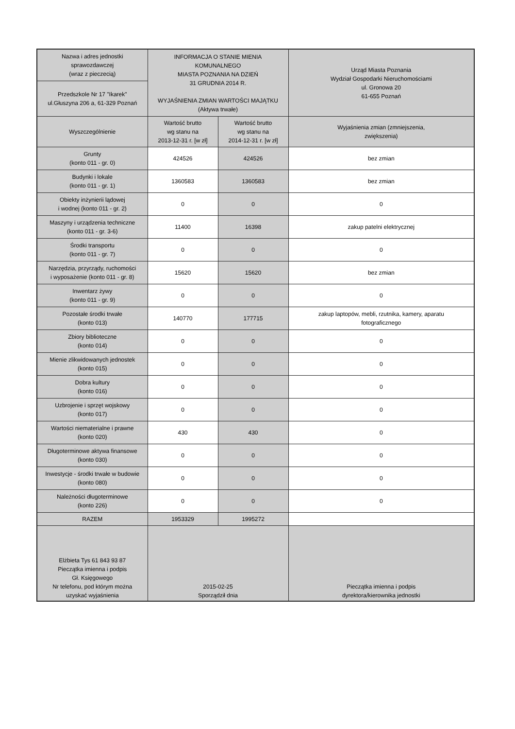| Nazwa i adres jednostki sprawozdawczej (wraz z pieczecią) | INFORMACJA O STANIE MIENIA KOMUNALNEGO MIASTA POZNANIA NA DZIEŃ 31 GRUDNIA 2014 R. WYJAŚNIENIA ZMIAN WARTOŚCI MAJĄTKU (Aktywa trwałe) | | Urząd Miasta Poznania Wydział Gospodarki Nieruchomościami ul. Gronowa 20 61-655 Poznań |
| Przedszkole Nr 17 "Ikarek" ul.Głuszyna 206 a, 61-329 Poznań | | | |
| Wyszczególnienie | Wartość brutto wg stanu na 2013-12-31 r. [w zł] | Wartość brutto wg stanu na 2014-12-31 r. [w zł] | Wyjaśnienia zmian (zmniejszenia, zwiększenia) |
| Grunty (konto 011 - gr. 0) | 424526 | 424526 | bez zmian |
| Budynki i lokale (konto 011 - gr. 1) | 1360583 | 1360583 | bez zmian |
| Obiekty inżynierii lądowej i wodnej (konto 011 - gr. 2) | 0 | 0 | 0 |
| Maszyny i urządzenia techniczne (konto 011 - gr. 3-6) | 11400 | 16398 | zakup patelni elektrycznej |
| Środki transportu (konto 011 - gr. 7) | 0 | 0 | 0 |
| Narzędzia, przyrządy, ruchomości i wyposażenie (konto 011 - gr. 8) | 15620 | 15620 | bez zmian |
| Inwentarz żywy (konto 011 - gr. 9) | 0 | 0 | 0 |
| Pozostałe środki trwałe (konto 013) | 140770 | 177715 | zakup laptopów, mebli, rzutnika, kamery, aparatu fotograficznego |
| Zbiory biblioteczne (konto 014) | 0 | 0 | 0 |
| Mienie zlikwidowanych jednostek (konto 015) | 0 | 0 | 0 |
| Dobra kultury (konto 016) | 0 | 0 | 0 |
| Uzbrojenie i sprzęt wojskowy (konto 017) | 0 | 0 | 0 |
| Wartości niematerialne i prawne (konto 020) | 430 | 430 | 0 |
| Długoterminowe aktywa finansowe (konto 030) | 0 | 0 | 0 |
| Inwestycje - środki trwałe w budowie (konto 080) | 0 | 0 | 0 |
| Należności długoterminowe (konto 226) | 0 | 0 | 0 |
| RAZEM | 1953329 | 1995272 | |
| Elżbieta Tys 61 843 93 87 Pieczątka imienna i podpis Gł. Księgowego Nr telefonu, pod którym można uzyskać wyjaśnienia | 2015-02-25 Sporządził dnia | | Pieczątka imienna i podpis dyrektora/kierownika jednostki |